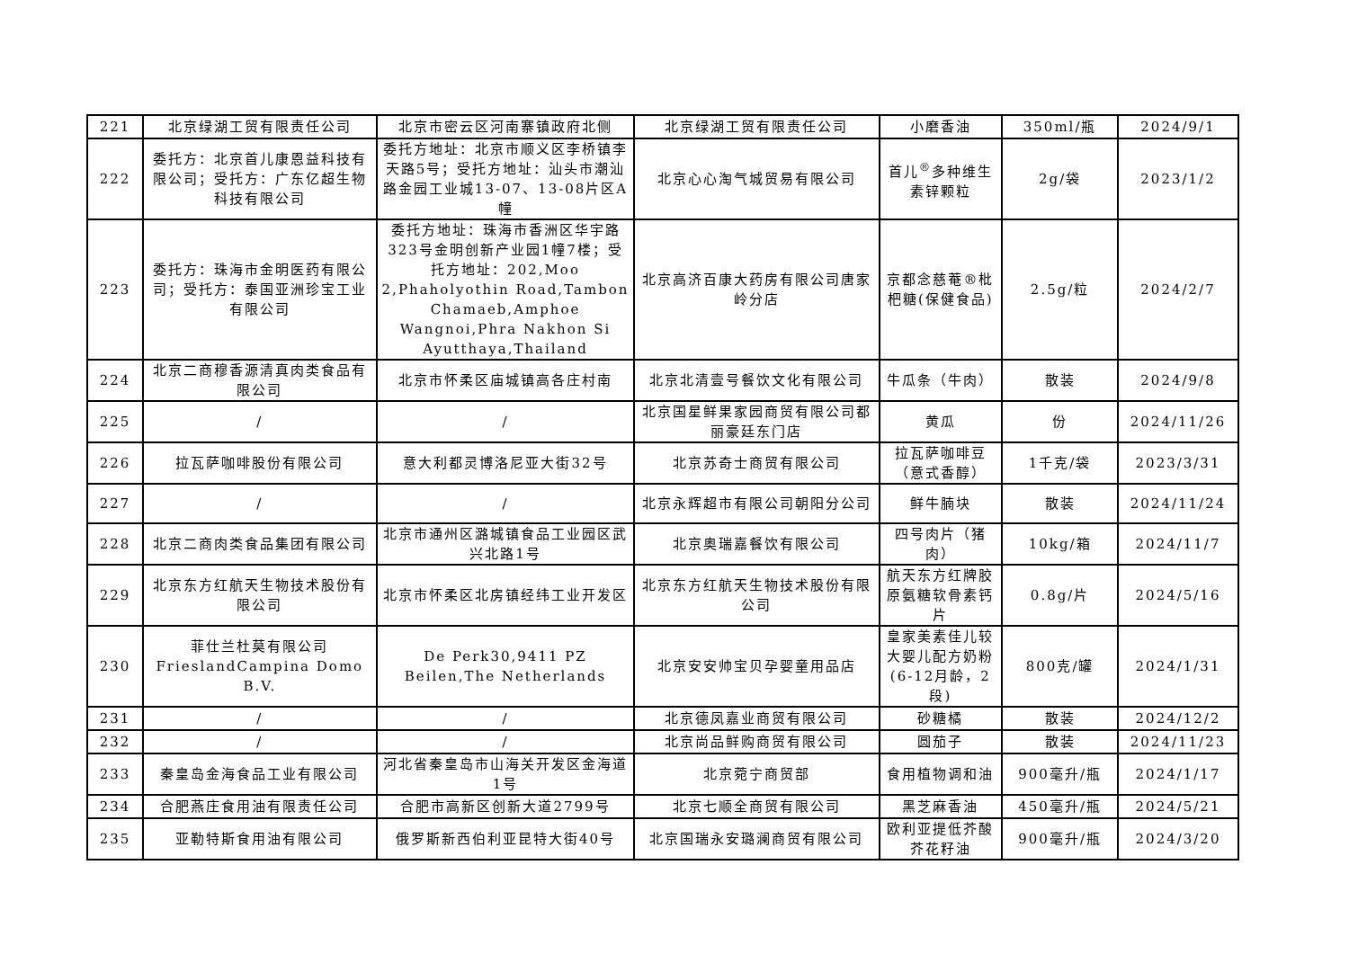| 221 | 北京绿湖工贸有限责任公司 | 北京市密云区河南寨镇政府北侧 | 北京绿湖工贸有限责任公司 | 小磨香油 | 350ml/瓶 | 2024/9/1 |
| 222 | 委托方：北京首儿康恩益科技有限公司；受托方：广东亿超生物科技有限公司 | 委托方地址：北京市顺义区李桥镇李天路5号；受托方地址：汕头市潮汕路金园工业城13-07、13-08片区A幢 | 北京心心淘气城贸易有限公司 | 首儿<sup>®</sup>多种维生素锌颗粒 | 2g/袋 | 2023/1/2 |
| 223 | 委托方：珠海市金明医药有限公司；受托方：泰国亚洲珍宝工业有限公司 | 委托方地址：珠海市香洲区华宇路323号金明创新产业园1幢7楼；受托方地址：202,Moo 2,Phaholyothin Road,Tambon Chamaeb,Amphoe Wangnoi,Phra Nakhon Si Ayutthaya,Thailand | 北京高济百康大药房有限公司唐家岭分店 | 京都念慈菴®枇杷糖(保健食品) | 2.5g/粒 | 2024/2/7 |
| 224 | 北京二商穆香源清真肉类食品有限公司 | 北京市怀柔区庙城镇高各庄村南 | 北京北清壹号餐饮文化有限公司 | 牛瓜条（牛肉） | 散装 | 2024/9/8 |
| 225 | / | / | 北京国星鲜果家园商贸有限公司都丽豪廷东门店 | 黄瓜 | 份 | 2024/11/26 |
| 226 | 拉瓦萨咖啡股份有限公司 | 意大利都灵博洛尼亚大街32号 | 北京苏奇士商贸有限公司 | 拉瓦萨咖啡豆（意式香醇） | 1千克/袋 | 2023/3/31 |
| 227 | / | / | 北京永辉超市有限公司朝阳分公司 | 鲜牛腩块 | 散装 | 2024/11/24 |
| 228 | 北京二商肉类食品集团有限公司 | 北京市通州区潞城镇食品工业园区武兴北路1号 | 北京奥瑞嘉餐饮有限公司 | 四号肉片（猪肉） | 10kg/箱 | 2024/11/7 |
| 229 | 北京东方红航天生物技术股份有限公司 | 北京市怀柔区北房镇经纬工业开发区 | 北京东方红航天生物技术股份有限公司 | 航天东方红牌胶原氨糖软骨素钙片 | 0.8g/片 | 2024/5/16 |
| 230 | 菲仕兰杜莫有限公司 FrieslandCampina Domo B.V. | De Perk30,9411 PZ Beilen,The Netherlands | 北京安安帅宝贝孕婴童用品店 | 皇家美素佳儿较大婴儿配方奶粉(6-12月龄，2段) | 800克/罐 | 2024/1/31 |
| 231 | / | / | 北京德凤嘉业商贸有限公司 | 砂糖橘 | 散装 | 2024/12/2 |
| 232 | / | / | 北京尚品鲜购商贸有限公司 | 圆茄子 | 散装 | 2024/11/23 |
| 233 | 秦皇岛金海食品工业有限公司 | 河北省秦皇岛市山海关开发区金海道1号 | 北京菀宁商贸部 | 食用植物调和油 | 900毫升/瓶 | 2024/1/17 |
| 234 | 合肥燕庄食用油有限责任公司 | 合肥市高新区创新大道2799号 | 北京七顺全商贸有限公司 | 黑芝麻香油 | 450毫升/瓶 | 2024/5/21 |
| 235 | 亚勒特斯食用油有限公司 | 俄罗斯新西伯利亚昆特大街40号 | 北京国瑞永安璐澜商贸有限公司 | 欧利亚提低芥酸芥花籽油 | 900毫升/瓶 | 2024/3/20 |